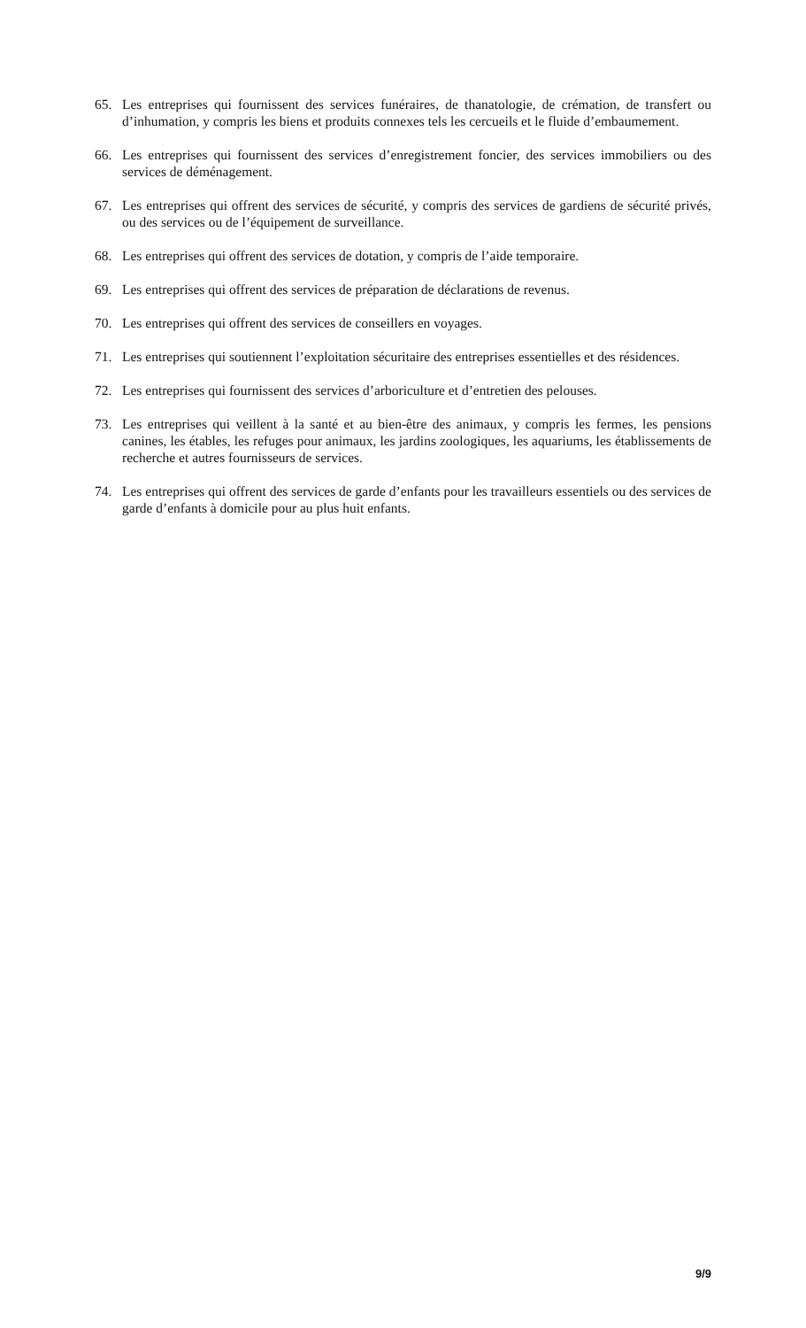65. Les entreprises qui fournissent des services funéraires, de thanatologie, de crémation, de transfert ou d’inhumation, y compris les biens et produits connexes tels les cercueils et le fluide d’embaumement.
66. Les entreprises qui fournissent des services d’enregistrement foncier, des services immobiliers ou des services de déménagement.
67. Les entreprises qui offrent des services de sécurité, y compris des services de gardiens de sécurité privés, ou des services ou de l’équipement de surveillance.
68. Les entreprises qui offrent des services de dotation, y compris de l’aide temporaire.
69. Les entreprises qui offrent des services de préparation de déclarations de revenus.
70. Les entreprises qui offrent des services de conseillers en voyages.
71. Les entreprises qui soutiennent l’exploitation sécuritaire des entreprises essentielles et des résidences.
72. Les entreprises qui fournissent des services d’arboriculture et d’entretien des pelouses.
73. Les entreprises qui veillent à la santé et au bien-être des animaux, y compris les fermes, les pensions canines, les étables, les refuges pour animaux, les jardins zoologiques, les aquariums, les établissements de recherche et autres fournisseurs de services.
74. Les entreprises qui offrent des services de garde d’enfants pour les travailleurs essentiels ou des services de garde d’enfants à domicile pour au plus huit enfants.
9/9